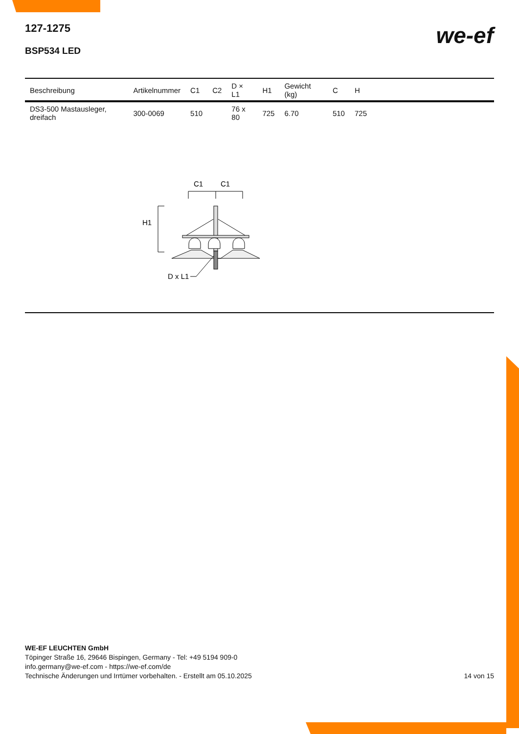127-1275
BSP534 LED
we-ef
| Beschreibung | Artikelnummer | C1 | C2 | D × L1 | H1 | Gewicht (kg) | C | H | |
| --- | --- | --- | --- | --- | --- | --- | --- | --- | --- |
| DS3-500 Mastausleger, dreifach | 300-0069 | 510 | | 76 x 80 | 725 | 6.70 | 510 | 725 | |
C1
C1
H1
D x L1
WE-EF LEUCHTEN GmbH
Töpinger Straße 16, 29646 Bispingen, Germany - Tel: +49 5194 909-0
info.germany@we-ef.com - https://we-ef.com/de
Technische Änderungen und Irrtümer vorbehalten. - Erstellt am 05.10.2025
14 von 15